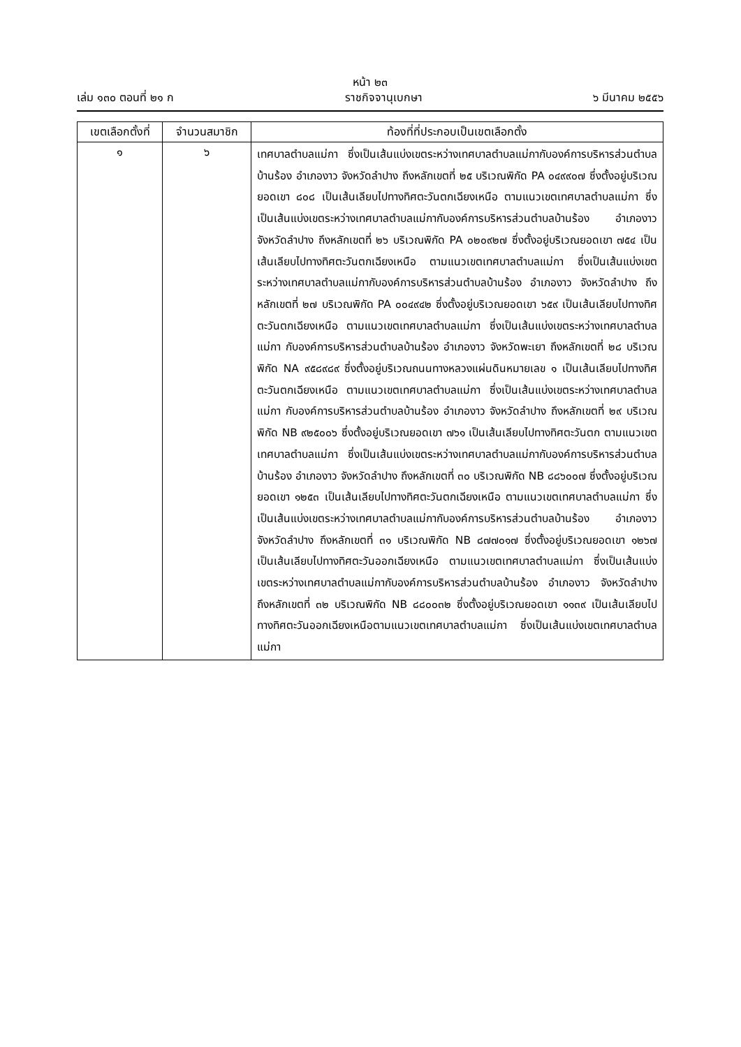หน้า ๒๓
เล่ม ๑๓๐ ตอนที่ ๒๑ ก ราชกิจจานุเบกษา ๖ มีนาคม ๒๕๕๖
| เขตเลือกตั้งที่ | จำนวนสมาชิก | ท้องที่ที่ประกอบเป็นเขตเลือกตั้ง |
| --- | --- | --- |
| ๑ | ๖ | เทศบาลตำบลแม่กา ซึ่งเป็นเส้นแบ่งเขตระหว่างเทศบาลตำบลแม่กากับองค์การบริหารส่วนตำบลบ้านร้อง อำเภองาว จังหวัดลำปาง ถึงหลักเขตที่ ๒๕ บริเวณพิกัด PA ๐๔๙๙๐๗ ซึ่งตั้งอยู่บริเวณยอดเขา ๘๐๘ เป็นเส้นเลียบไปทางทิศตะวันตกเฉียงเหนือ ตามแนวเขตเทศบาลตำบลแม่กา ซึ่งเป็นเส้นแบ่งเขตระหว่างเทศบาลตำบลแม่กากับองค์การบริหารส่วนตำบลบ้านร้อง อำเภองาว จังหวัดลำปาง ถึงหลักเขตที่ ๒๖ บริเวณพิกัด PA ๐๒๐๙๒๗ ซึ่งตั้งอยู่บริเวณยอดเขา ๗๕๔ เป็นเส้นเลียบไปทางทิศตะวันตกเฉียงเหนือ ตามแนวเขตเทศบาลตำบลแม่กา ซึ่งเป็นเส้นแบ่งเขตระหว่างเทศบาลตำบลแม่กากับองค์การบริหารส่วนตำบลบ้านร้อง อำเภองาว จังหวัดลำปาง ถึงหลักเขตที่ ๒๗ บริเวณพิกัด PA ๐๐๔๙๔๒ ซึ่งตั้งอยู่บริเวณยอดเขา ๖๕๙ เป็นเส้นเลียบไปทางทิศตะวันตกเฉียงเหนือ ตามแนวเขตเทศบาลตำบลแม่กา ซึ่งเป็นเส้นแบ่งเขตระหว่างเทศบาลตำบลแม่กา กับองค์การบริหารส่วนตำบลบ้านร้อง อำเภองาว จังหวัดพะเยา ถึงหลักเขตที่ ๒๘ บริเวณพิกัด NA ๙๕๘๙๘๙ ซึ่งตั้งอยู่บริเวณถนนทางหลวงแผ่นดินหมายเลข ๑ เป็นเส้นเลียบไปทางทิศตะวันตกเฉียงเหนือ ตามแนวเขตเทศบาลตำบลแม่กา ซึ่งเป็นเส้นแบ่งเขตระหว่างเทศบาลตำบลแม่กา กับองค์การบริหารส่วนตำบลบ้านร้อง อำเภองาว จังหวัดลำปาง ถึงหลักเขตที่ ๒๙ บริเวณพิกัด NB ๙๒๕๐๐๖ ซึ่งตั้งอยู่บริเวณยอดเขา ๗๖๑ เป็นเส้นเลียบไปทางทิศตะวันตก ตามแนวเขตเทศบาลตำบลแม่กา ซึ่งเป็นเส้นแบ่งเขตระหว่างเทศบาลตำบลแม่กากับองค์การบริหารส่วนตำบลบ้านร้อง อำเภองาว จังหวัดลำปาง ถึงหลักเขตที่ ๓๐ บริเวณพิกัด NB ๘๘๖๐๐๗ ซึ่งตั้งอยู่บริเวณยอดเขา ๑๒๕๓ เป็นเส้นเลียบไปทางทิศตะวันตกเฉียงเหนือ ตามแนวเขตเทศบาลตำบลแม่กา ซึ่งเป็นเส้นแบ่งเขตระหว่างเทศบาลตำบลแม่กากับองค์การบริหารส่วนตำบลบ้านร้อง อำเภองาว จังหวัดลำปาง ถึงหลักเขตที่ ๓๑ บริเวณพิกัด NB ๘๗๗๐๑๗ ซึ่งตั้งอยู่บริเวณยอดเขา ๑๒๖๗ เป็นเส้นเลียบไปทางทิศตะวันออกเฉียงเหนือ ตามแนวเขตเทศบาลตำบลแม่กา ซึ่งเป็นเส้นแบ่งเขตระหว่างเทศบาลตำบลแม่กากับองค์การบริหารส่วนตำบลบ้านร้อง อำเภองาว จังหวัดลำปาง ถึงหลักเขตที่ ๓๒ บริเวณพิกัด NB ๘๘๐๐๓๒ ซึ่งตั้งอยู่บริเวณยอดเขา ๑๑๓๙ เป็นเส้นเลียบไปทางทิศตะวันออกเฉียงเหนือตามแนวเขตเทศบาลตำบลแม่กา ซึ่งเป็นเส้นแบ่งเขตเทศบาลตำบลแม่กา |